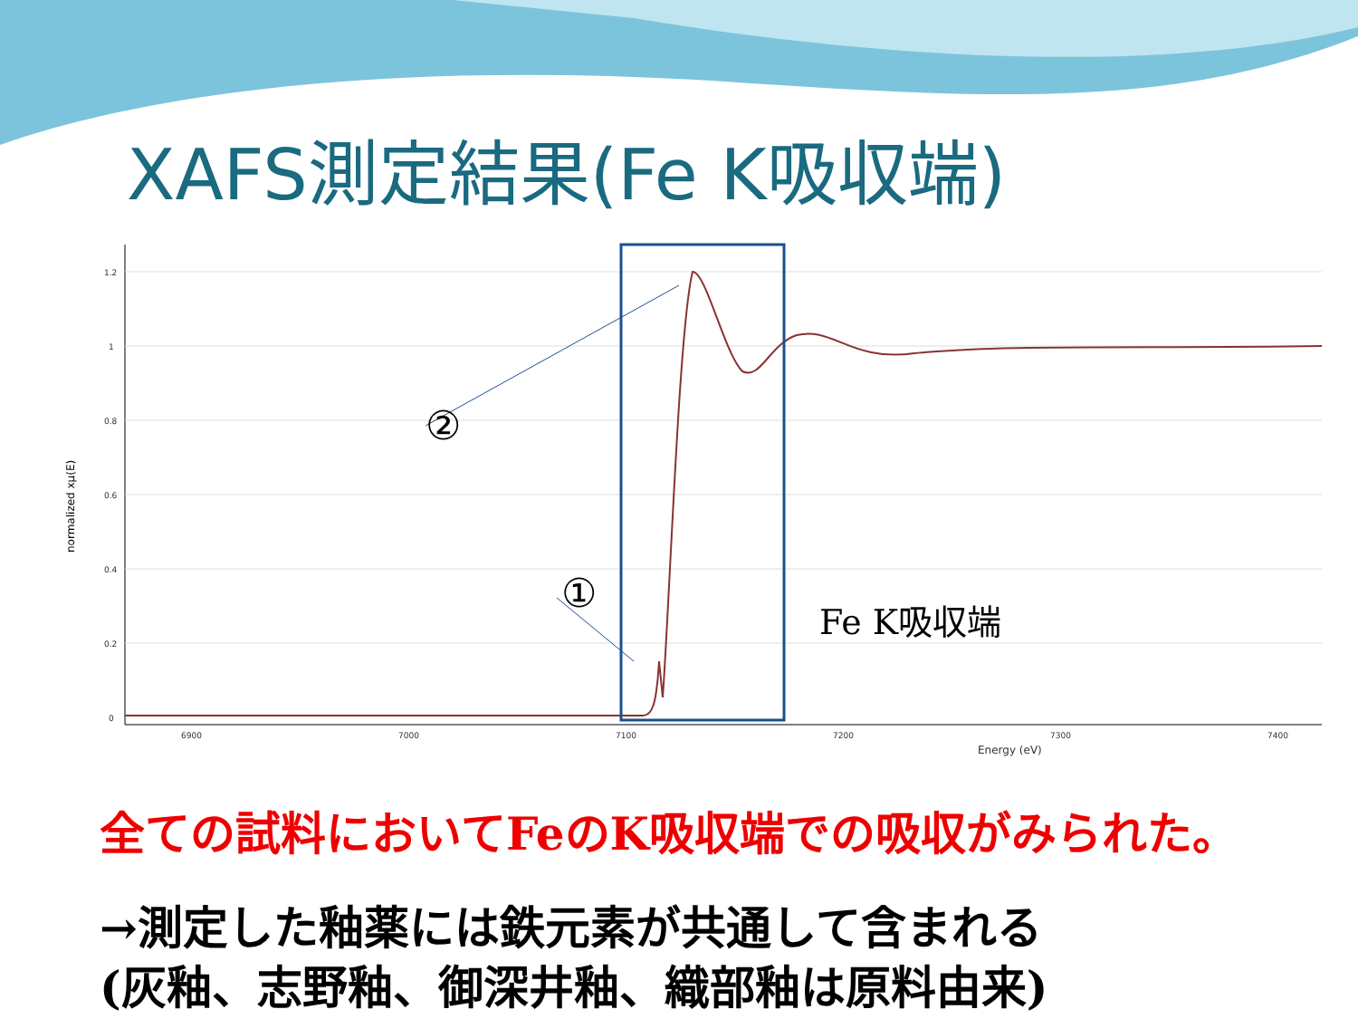XAFS測定結果(Fe K吸収端)
1.2
1
0.8
0.6
0.4
0.2
0
6900
7000
7100
7200
7300
7400
Energy (eV)
normalized xμ(E)
②
①
Fe K吸収端
全ての試料においてFeのK吸収端での吸収がみられた。
→測定した釉薬には鉄元素が共通して含まれる
(灰釉、志野釉、御深井釉、織部釉は原料由来)